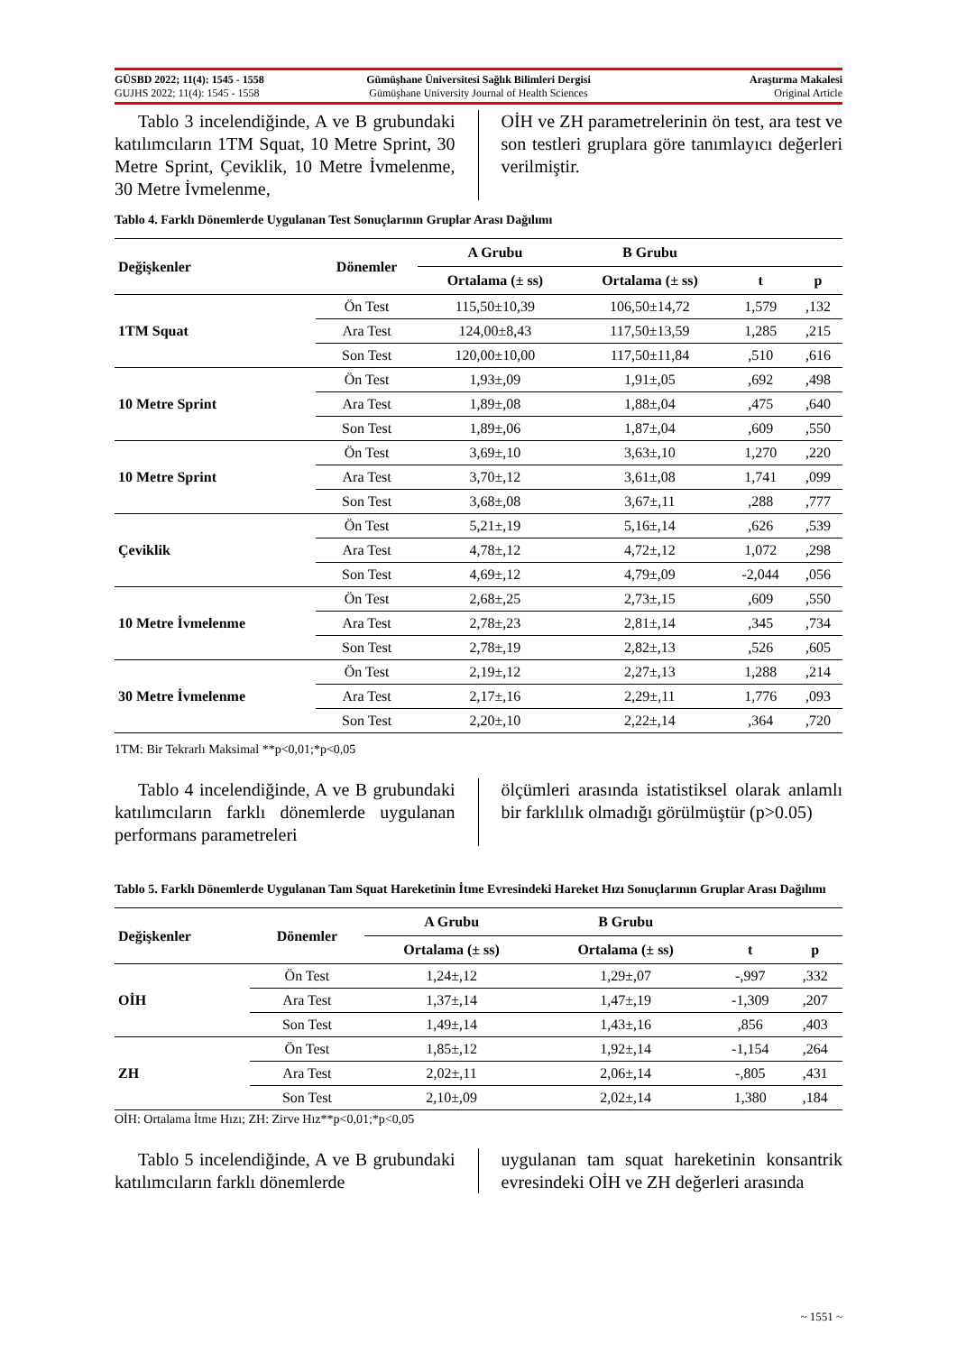GÜSBD 2022; 11(4): 1545 - 1558
Gümüşhane Üniversitesi Sağlık Bilimleri Dergisi
Araştırma Makalesi
GUJHS 2022; 11(4): 1545 - 1558
Gümüşhane University Journal of Health Sciences
Original Article
Tablo 3 incelendiğinde, A ve B grubundaki katılımcıların 1TM Squat, 10 Metre Sprint, 30 Metre Sprint, Çeviklik, 10 Metre İvmelenme, 30 Metre İvmelenme,
OİH ve ZH parametrelerinin ön test, ara test ve son testleri gruplara göre tanımlayıcı değerleri verilmiştir.
Tablo 4. Farklı Dönemlerde Uygulanan Test Sonuçlarının Gruplar Arası Dağılımı
| Değişkenler | Dönemler | A Grubu | B Grubu | | |
| --- | --- | --- | --- | --- | --- |
| | | Ortalama (± ss) | Ortalama (± ss) | t | p |
| 1TM Squat | Ön Test | 115,50±10,39 | 106,50±14,72 | 1,579 | ,132 |
| | Ara Test | 124,00±8,43 | 117,50±13,59 | 1,285 | ,215 |
| | Son Test | 120,00±10,00 | 117,50±11,84 | ,510 | ,616 |
| 10 Metre Sprint | Ön Test | 1,93±,09 | 1,91±,05 | ,692 | ,498 |
| | Ara Test | 1,89±,08 | 1,88±,04 | ,475 | ,640 |
| | Son Test | 1,89±,06 | 1,87±,04 | ,609 | ,550 |
| 10 Metre Sprint | Ön Test | 3,69±,10 | 3,63±,10 | 1,270 | ,220 |
| | Ara Test | 3,70±,12 | 3,61±,08 | 1,741 | ,099 |
| | Son Test | 3,68±,08 | 3,67±,11 | ,288 | ,777 |
| Çeviklik | Ön Test | 5,21±,19 | 5,16±,14 | ,626 | ,539 |
| | Ara Test | 4,78±,12 | 4,72±,12 | 1,072 | ,298 |
| | Son Test | 4,69±,12 | 4,79±,09 | -2,044 | ,056 |
| 10 Metre İvmelenme | Ön Test | 2,68±,25 | 2,73±,15 | ,609 | ,550 |
| | Ara Test | 2,78±,23 | 2,81±,14 | ,345 | ,734 |
| | Son Test | 2,78±,19 | 2,82±,13 | ,526 | ,605 |
| 30 Metre İvmelenme | Ön Test | 2,19±,12 | 2,27±,13 | 1,288 | ,214 |
| | Ara Test | 2,17±,16 | 2,29±,11 | 1,776 | ,093 |
| | Son Test | 2,20±,10 | 2,22±,14 | ,364 | ,720 |
1TM: Bir Tekrarlı Maksimal **p<0,01;*p<0,05
Tablo 4 incelendiğinde, A ve B grubundaki katılımcıların farklı dönemlerde uygulanan performans parametreleri
ölçümleri arasında istatistiksel olarak anlamlı bir farklılık olmadığı görülmüştür (p>0.05)
Tablo 5. Farklı Dönemlerde Uygulanan Tam Squat Hareketinin İtme Evresindeki Hareket Hızı Sonuçlarının Gruplar Arası Dağılımı
| Değişkenler | Dönemler | A Grubu | B Grubu | | |
| --- | --- | --- | --- | --- | --- |
| | | Ortalama (± ss) | Ortalama (± ss) | t | p |
| OİH | Ön Test | 1,24±,12 | 1,29±,07 | -,997 | ,332 |
| | Ara Test | 1,37±,14 | 1,47±,19 | -1,309 | ,207 |
| | Son Test | 1,49±,14 | 1,43±,16 | ,856 | ,403 |
| ZH | Ön Test | 1,85±,12 | 1,92±,14 | -1,154 | ,264 |
| | Ara Test | 2,02±,11 | 2,06±,14 | -,805 | ,431 |
| | Son Test | 2,10±,09 | 2,02±,14 | 1,380 | ,184 |
OİH: Ortalama İtme Hızı; ZH: Zirve Hız**p<0,01;*p<0,05
Tablo 5 incelendiğinde, A ve B grubundaki katılımcıların farklı dönemlerde
uygulanan tam squat hareketinin konsantrik evresindeki OİH ve ZH değerleri arasında
~ 1551 ~